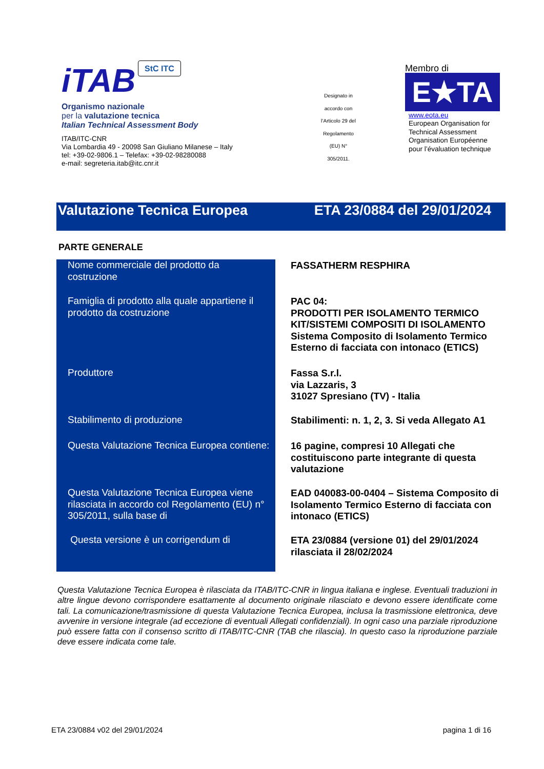iTAB StC ITC
Organismo nazionale
per la valutazione tecnica
Italian Technical Assessment Body
ITAB/ITC-CNR
Via Lombardia 49 - 20098 San Giuliano Milanese – Italy
tel: +39-02-9806.1 – Telefax: +39-02-98280088
e-mail: segreteria.itab@itc.cnr.it
Designato in
accordo con
l’Articolo 29 del
Regolamento
(EU) N°
305/2011.
Membro di
E★TA
www.eota.eu
European Organisation for
Technical Assessment
Organisation Européenne
pour l’évaluation technique
Valutazione Tecnica Europea ETA 23/0884 del 29/01/2024
PARTE GENERALE
| Nome commerciale del prodotto da costruzione | FASSATHERM RESPHIRA |
| Famiglia di prodotto alla quale appartiene il prodotto da costruzione | PAC 04: PRODOTTI PER ISOLAMENTO TERMICO KIT/SISTEMI COMPOSITI DI ISOLAMENTO Sistema Composito di Isolamento Termico Esterno di facciata con intonaco (ETICS) |
| Produttore | Fassa S.r.l. via Lazzaris, 3 31027 Spresiano (TV) - Italia |
| Stabilimento di produzione | Stabilimenti: n. 1, 2, 3. Si veda Allegato A1 |
| Questa Valutazione Tecnica Europea contiene: | 16 pagine, compresi 10 Allegati che costituiscono parte integrante di questa valutazione |
| Questa Valutazione Tecnica Europea viene rilasciata in accordo col Regolamento (EU) n° 305/2011, sulla base di | EAD 040083-00-0404 – Sistema Composito di Isolamento Termico Esterno di facciata con intonaco (ETICS) |
| Questa versione è un corrigendum di | ETA 23/0884 (versione 01) del 29/01/2024 rilasciata il 28/02/2024 |
Questa Valutazione Tecnica Europea è rilasciata da ITAB/ITC-CNR in lingua italiana e inglese. Eventuali traduzioni in altre lingue devono corrispondere esattamente al documento originale rilasciato e devono essere identificate come tali. La comunicazione/trasmissione di questa Valutazione Tecnica Europea, inclusa la trasmissione elettronica, deve avvenire in versione integrale (ad eccezione di eventuali Allegati confidenziali). In ogni caso una parziale riproduzione può essere fatta con il consenso scritto di ITAB/ITC-CNR (TAB che rilascia). In questo caso la riproduzione parziale deve essere indicata come tale.
ETA 23/0884 v02 del 29/01/2024 pagina 1 di 16